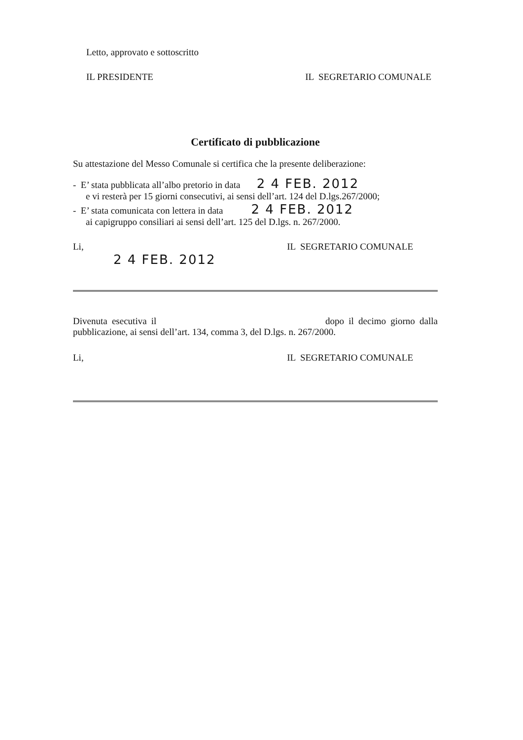Letto, approvato e sottoscritto
IL PRESIDENTE IL SEGRETARIO COMUNALE
Certificato di pubblicazione
Su attestazione del Messo Comunale si certifica che la presente deliberazione:
- E’ stata pubblicata all’albo pretorio in data 2 4 FEB. 2012
e vi resterà per 15 giorni consecutivi, ai sensi dell’art. 124 del D.lgs.267/2000;
- E’ stata comunicata con lettera in data 2 4 FEB. 2012
ai capigruppo consiliari ai sensi dell’art. 125 del D.lgs. n. 267/2000.
Li, IL SEGRETARIO COMUNALE
2 4 FEB. 2012
Divenuta esecutiva il dopo il decimo giorno dalla
pubblicazione, ai sensi dell’art. 134, comma 3, del D.lgs. n. 267/2000.
Li, IL SEGRETARIO COMUNALE